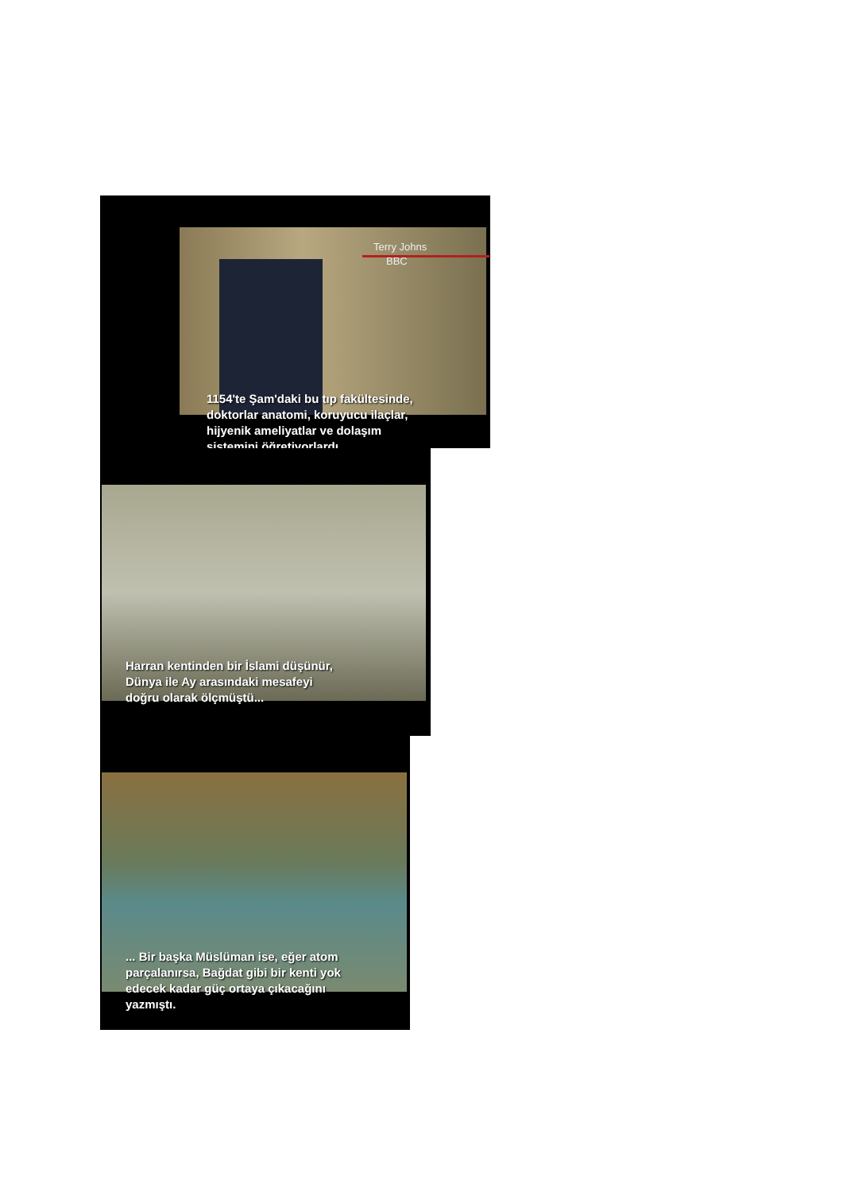Terry Johns
BBC
1154'te Şam'daki bu tıp fakültesinde,
doktorlar anatomi, koruyucu ilaçlar,
hijyenik ameliyatlar ve dolaşım
sistemini öğretiyorlardı.
Harran kentinden bir İslami düşünür,
Dünya ile Ay arasındaki mesafeyi
doğru olarak ölçmüştü...
... Bir başka Müslüman ise, eğer atom
parçalanırsa, Bağdat gibi bir kenti yok
edecek kadar güç ortaya çıkacağını
yazmıştı.